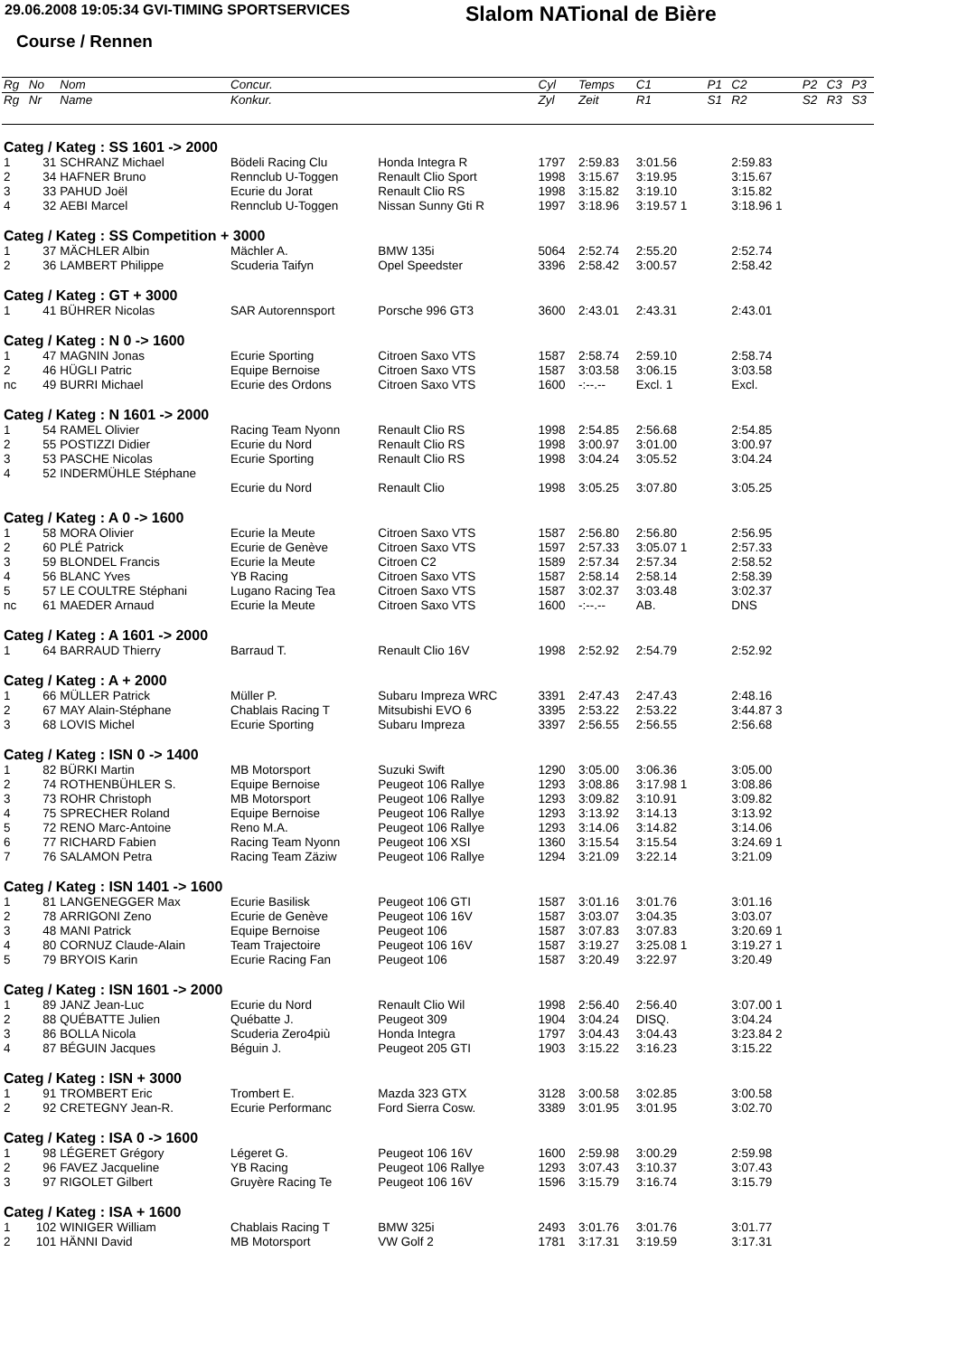29.06.2008 19:05:34 GVI-TIMING SPORTSERVICES
Slalom NATional de Bière
Course / Rennen
| Rg | No | Nom | Concur. | | Cyl | Temps | C1 | P1 | C2 | P2 | C3 | P3 |
| --- | --- | --- | --- | --- | --- | --- | --- | --- | --- | --- | --- | --- |
| Rg | Nr | Name | Konkur. | | Zyl | Zeit | R1 | S1 | R2 | S2 | R3 | S3 |
| Categ / Kateg : SS 1601 -> 2000 | | | | | | | | | | | | |
| 1 | 31 | SCHRANZ Michael | Bödeli Racing Clu | Honda Integra R | 1797 | 2:59.83 | 3:01.56 | | 2:59.83 | | | |
| 2 | 34 | HAFNER Bruno | Rennclub U-Toggen | Renault Clio Sport | 1998 | 3:15.67 | 3:19.95 | | 3:15.67 | | | |
| 3 | 33 | PAHUD Joël | Ecurie du Jorat | Renault Clio RS | 1998 | 3:15.82 | 3:19.10 | | 3:15.82 | | | |
| 4 | 32 | AEBI Marcel | Rennclub U-Toggen | Nissan Sunny Gti R | 1997 | 3:18.96 | 3:19.57 1 | | 3:18.96 1 | | | |
| Categ / Kateg : SS Competition + 3000 | | | | | | | | | | | | |
| 1 | 37 | MÄCHLER Albin | Mächler A. | BMW 135i | 5064 | 2:52.74 | 2:55.20 | | 2:52.74 | | | |
| 2 | 36 | LAMBERT Philippe | Scuderia Taifyn | Opel Speedster | 3396 | 2:58.42 | 3:00.57 | | 2:58.42 | | | |
| Categ / Kateg : GT + 3000 | | | | | | | | | | | | |
| 1 | 41 | BÜHRER Nicolas | SAR Autorennsport | Porsche 996 GT3 | 3600 | 2:43.01 | 2:43.31 | | 2:43.01 | | | |
| Categ / Kateg : N 0 -> 1600 | | | | | | | | | | | | |
| 1 | 47 | MAGNIN Jonas | Ecurie Sporting | Citroen Saxo VTS | 1587 | 2:58.74 | 2:59.10 | | 2:58.74 | | | |
| 2 | 46 | HÜGLI Patric | Equipe Bernoise | Citroen Saxo VTS | 1587 | 3:03.58 | 3:06.15 | | 3:03.58 | | | |
| nc | 49 | BURRI Michael | Ecurie des Ordons | Citroen Saxo VTS | 1600 | -:--.-- | Excl. 1 | | Excl. | | | |
| Categ / Kateg : N 1601 -> 2000 | | | | | | | | | | | | |
| 1 | 54 | RAMEL Olivier | Racing Team Nyonn | Renault Clio RS | 1998 | 2:54.85 | 2:56.68 | | 2:54.85 | | | |
| 2 | 55 | POSTIZZI Didier | Ecurie du Nord | Renault Clio RS | 1998 | 3:00.97 | 3:01.00 | | 3:00.97 | | | |
| 3 | 53 | PASCHE Nicolas | Ecurie Sporting | Renault Clio RS | 1998 | 3:04.24 | 3:05.52 | | 3:04.24 | | | |
| 4 | 52 | INDERMÜHLE Stéphane | | | | | | | | | | |
| | | | Ecurie du Nord | Renault Clio | 1998 | 3:05.25 | 3:07.80 | | 3:05.25 | | | |
| Categ / Kateg : A 0 -> 1600 | | | | | | | | | | | | |
| 1 | 58 | MORA Olivier | Ecurie la Meute | Citroen Saxo VTS | 1587 | 2:56.80 | 2:56.80 | | 2:56.95 | | | |
| 2 | 60 | PLÉ Patrick | Ecurie de Genève | Citroen Saxo VTS | 1597 | 2:57.33 | 3:05.07 1 | | 2:57.33 | | | |
| 3 | 59 | BLONDEL Francis | Ecurie la Meute | Citroen C2 | 1589 | 2:57.34 | 2:57.34 | | 2:58.52 | | | |
| 4 | 56 | BLANC Yves | YB Racing | Citroen Saxo VTS | 1587 | 2:58.14 | 2:58.14 | | 2:58.39 | | | |
| 5 | 57 | LE COULTRE Stéphani | Lugano Racing Tea | Citroen Saxo VTS | 1587 | 3:02.37 | 3:03.48 | | 3:02.37 | | | |
| nc | 61 | MAEDER Arnaud | Ecurie la Meute | Citroen Saxo VTS | 1600 | -:--.-- | AB. | | DNS | | | |
| Categ / Kateg : A 1601 -> 2000 | | | | | | | | | | | | |
| 1 | 64 | BARRAUD Thierry | Barraud T. | Renault Clio 16V | 1998 | 2:52.92 | 2:54.79 | | 2:52.92 | | | |
| Categ / Kateg : A + 2000 | | | | | | | | | | | | |
| 1 | 66 | MÜLLER Patrick | Müller P. | Subaru Impreza WRC | 3391 | 2:47.43 | 2:47.43 | | 2:48.16 | | | |
| 2 | 67 | MAY Alain-Stéphane | Chablais Racing T | Mitsubishi EVO 6 | 3395 | 2:53.22 | 2:53.22 | | 3:44.87 3 | | | |
| 3 | 68 | LOVIS Michel | Ecurie Sporting | Subaru Impreza | 3397 | 2:56.55 | 2:56.55 | | 2:56.68 | | | |
| Categ / Kateg : ISN 0 -> 1400 | | | | | | | | | | | | |
| 1 | 82 | BÜRKI Martin | MB Motorsport | Suzuki Swift | 1290 | 3:05.00 | 3:06.36 | | 3:05.00 | | | |
| 2 | 74 | ROTHENBÜHLER S. | Equipe Bernoise | Peugeot 106 Rallye | 1293 | 3:08.86 | 3:17.98 1 | | 3:08.86 | | | |
| 3 | 73 | ROHR Christoph | MB Motorsport | Peugeot 106 Rallye | 1293 | 3:09.82 | 3:10.91 | | 3:09.82 | | | |
| 4 | 75 | SPRECHER Roland | Equipe Bernoise | Peugeot 106 Rallye | 1293 | 3:13.92 | 3:14.13 | | 3:13.92 | | | |
| 5 | 72 | RENO Marc-Antoine | Reno M.A. | Peugeot 106 Rallye | 1293 | 3:14.06 | 3:14.82 | | 3:14.06 | | | |
| 6 | 77 | RICHARD Fabien | Racing Team Nyonn | Peugeot 106 XSI | 1360 | 3:15.54 | 3:15.54 | | 3:24.69 1 | | | |
| 7 | 76 | SALAMON Petra | Racing Team Zäziw | Peugeot 106 Rallye | 1294 | 3:21.09 | 3:22.14 | | 3:21.09 | | | |
| Categ / Kateg : ISN 1401 -> 1600 | | | | | | | | | | | | |
| 1 | 81 | LANGENEGGER Max | Ecurie Basilisk | Peugeot 106 GTI | 1587 | 3:01.16 | 3:01.76 | | 3:01.16 | | | |
| 2 | 78 | ARRIGONI Zeno | Ecurie de Genève | Peugeot 106 16V | 1587 | 3:03.07 | 3:04.35 | | 3:03.07 | | | |
| 3 | 48 | MANI Patrick | Equipe Bernoise | Peugeot 106 | 1587 | 3:07.83 | 3:07.83 | | 3:20.69 1 | | | |
| 4 | 80 | CORNUZ Claude-Alain | Team Trajectoire | Peugeot 106 16V | 1587 | 3:19.27 | 3:25.08 1 | | 3:19.27 1 | | | |
| 5 | 79 | BRYOIS Karin | Ecurie Racing Fan | Peugeot 106 | 1587 | 3:20.49 | 3:22.97 | | 3:20.49 | | | |
| Categ / Kateg : ISN 1601 -> 2000 | | | | | | | | | | | | |
| 1 | 89 | JANZ Jean-Luc | Ecurie du Nord | Renault Clio Wil | 1998 | 2:56.40 | 2:56.40 | | 3:07.00 1 | | | |
| 2 | 88 | QUÉBATTE Julien | Québatte J. | Peugeot 309 | 1904 | 3:04.24 | DISQ. | | 3:04.24 | | | |
| 3 | 86 | BOLLA Nicola | Scuderia Zero4più | Honda Integra | 1797 | 3:04.43 | 3:04.43 | | 3:23.84 2 | | | |
| 4 | 87 | BÉGUIN Jacques | Béguin J. | Peugeot 205 GTI | 1903 | 3:15.22 | 3:16.23 | | 3:15.22 | | | |
| Categ / Kateg : ISN + 3000 | | | | | | | | | | | | |
| 1 | 91 | TROMBERT Eric | Trombert E. | Mazda 323 GTX | 3128 | 3:00.58 | 3:02.85 | | 3:00.58 | | | |
| 2 | 92 | CRETEGNY Jean-R. | Ecurie Performanc | Ford Sierra Cosw. | 3389 | 3:01.95 | 3:01.95 | | 3:02.70 | | | |
| Categ / Kateg : ISA 0 -> 1600 | | | | | | | | | | | | |
| 1 | 98 | LÉGERET Grégory | Légeret G. | Peugeot 106 16V | 1600 | 2:59.98 | 3:00.29 | | 2:59.98 | | | |
| 2 | 96 | FAVEZ Jacqueline | YB Racing | Peugeot 106 Rallye | 1293 | 3:07.43 | 3:10.37 | | 3:07.43 | | | |
| 3 | 97 | RIGOLET Gilbert | Gruyère Racing Te | Peugeot 106 16V | 1596 | 3:15.79 | 3:16.74 | | 3:15.79 | | | |
| Categ / Kateg : ISA + 1600 | | | | | | | | | | | | |
| 1 | 102 | WINIGER William | Chablais Racing T | BMW 325i | 2493 | 3:01.76 | 3:01.76 | | 3:01.77 | | | |
| 2 | 101 | HÄNNI David | MB Motorsport | VW Golf 2 | 1781 | 3:17.31 | 3:19.59 | | 3:17.31 | | | |